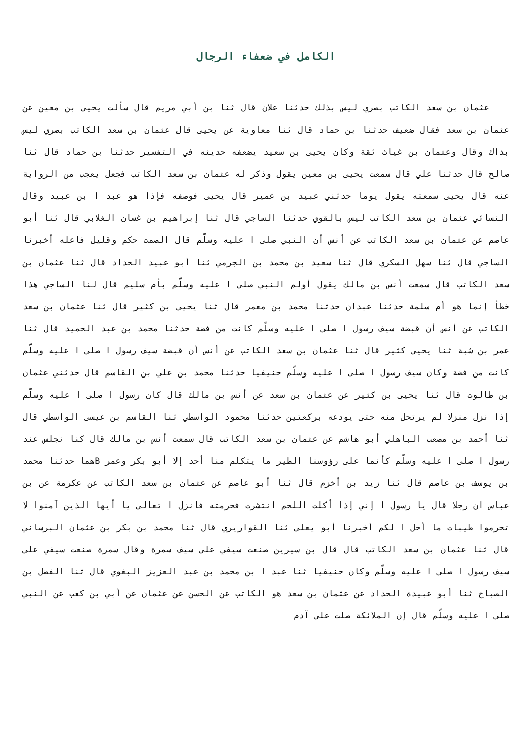الكامل في ضعفاء الرجال
عثمان بن سعد الكاتب بصري ليس بذلك حدثنا علان قال ثنا بن أبي مريم قال سألت يحيى بن معين عن عثمان بن سعد فقال ضعيف حدثنا بن حماد قال ثنا معاوية عن يحيى قال عثمان بن سعد الكاتب بصري ليس بذاك وقال وعثمان بن غياث ثقة وكان يحيى بن سعيد يضعفه حديثه في التفسير حدثنا بن حماد قال ثنا صالح قال حدثنا علي قال سمعت يحيى بن معين يقول وذكر له عثمان بن سعد الكاتب فجعل يعجب من الرواية عنه قال يحيى سمعته يقول يوما حدثني عبيد بن عمير قال يحيى فوصفه فإذا هو عبد ا بن عبيد وقال النسائي عثمان بن سعد الكاتب ليس بالقوي حدثنا الساجي قال ثنا إبراهيم بن غسان الغلابي قال ثنا أبو عاصم عن عثمان بن سعد الكاتب عن أنس أن النبي صلى ا عليه وسلّم قال الصمت حكم وقليل فاعله أخبرنا الساجي قال ثنا سهل السكري قال ثنا سعيد بن محمد بن الجرمي ثنا أبو عبيد الحداد قال ثنا عثمان بن سعد الكاتب قال سمعت أنس بن مالك يقول أولم النبي صلى ا عليه وسلّم بأم سليم قال لنا الساجي هذا خطأ إنما هو أم سلمة حدثنا عبدان حدثنا محمد بن معمر قال ثنا يحيى بن كثير قال ثنا عثمان بن سعد الكاتب عن أنس أن قبضة سيف رسول ا صلى ا عليه وسلّم كانت من فضة حدثنا محمد بن عبد الحميد قال ثنا عمر بن شبة ثنا يحيى كثير قال ثنا عثمان بن سعد الكاتب عن أنس أن قبضة سيف رسول ا صلى ا عليه وسلّم كانت من فضة وكان سيف رسول ا صلى ا عليه وسلّم حنيفيا حدثنا محمد بن علي بن القاسم قال حدثني عثمان بن طالوت قال ثنا يحيى بن كثير عن عثمان بن سعد عن أنس بن مالك قال كان رسول ا صلى ا عليه وسلّم إذا نزل منزلا لم يرتحل منه حتى يودعه بركعتين حدثنا محمود الواسطي ثنا القاسم بن عيسى الواسطي قال ثنا أحمد بن مصعب الباهلي أبو هاشم عن عثمان بن سعد الكاتب قال سمعت أنس بن مالك قال كنا نجلس عند رسول ا صلى ا عليه وسلّم كأنما على رؤوسنا الطير ما يتكلم منا أحد إلا أبو بكر وعمر Bهما حدثنا محمد بن يوسف بن عاصم قال ثنا زيد بن أخزم قال ثنا أبو عاصم عن عثمان بن سعد الكاتب عن عكرمة عن بن عباس ان رجلا قال يا رسول ا إني إذا أكلت اللحم انتشرت فحرمته فانزل ا تعالى يا أيها الذين آمنوا لا تحرموا طيبات ما أحل ا لكم أخبرنا أبو يعلى ثنا القواريري قال ثنا محمد بن بكر بن عثمان البرساني قال ثنا عثمان بن سعد الكاتب قال قال بن سيرين صنعت سيفي على سيف سمرة وقال سمرة صنعت سيفي على سيف رسول ا صلى ا عليه وسلّم وكان حنيفيا ثنا عبد ا بن محمد بن عبد العزيز البغوي قال ثنا الفضل بن الصباح ثنا أبو عبيدة الحداد عن عثمان بن سعد هو الكاتب عن الحسن عن عثمان عن أبي بن كعب عن النبي صلى ا عليه وسلّم قال إن الملائكة صلت على آدم